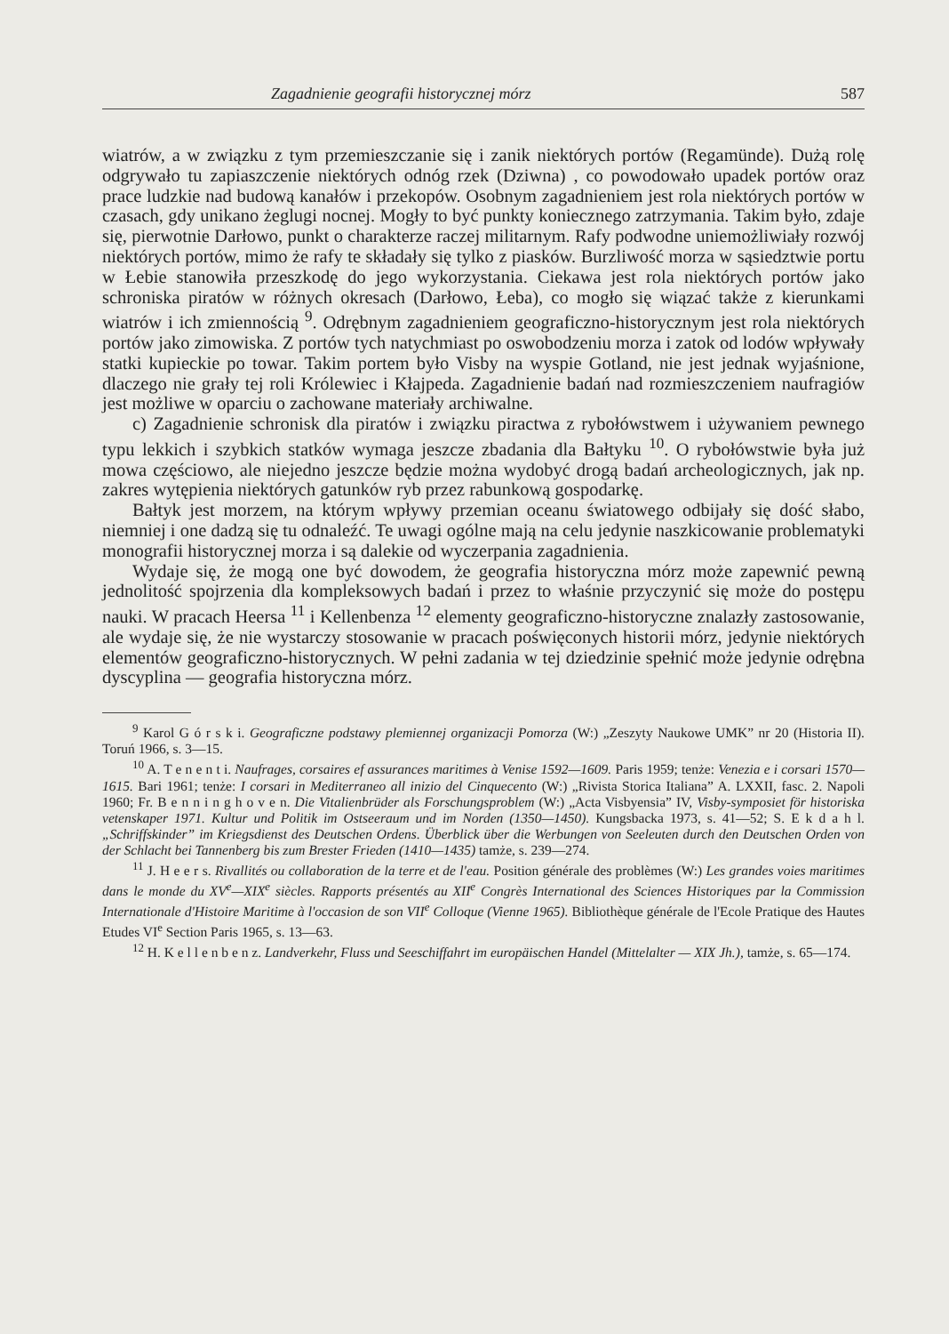Zagadnienie geografii historycznej mórz 587
wiatrów, a w związku z tym przemieszczanie się i zanik niektórych portów (Regamünde). Dużą rolę odgrywało tu zapiaszczenie niektórych odnóg rzek (Dziwna) , co powodowało upadek portów oraz prace ludzkie nad budową kanałów i przekopów. Osobnym zagadnieniem jest rola niektórych portów w czasach, gdy unikano żeglugi nocnej. Mogły to być punkty koniecznego zatrzymania. Takim było, zdaje się, pierwotnie Darłowo, punkt o charakterze raczej militarnym. Rafy podwodne uniemożliwiały rozwój niektórych portów, mimo że rafy te składały się tylko z piasków. Burzliwość morza w sąsiedztwie portu w Łebie stanowiła przeszkodę do jego wykorzystania. Ciekawa jest rola niektórych portów jako schroniska piratów w różnych okresach (Darłowo, Łeba), co mogło się wiązać także z kierunkami wiatrów i ich zmiennością <sup>9</sup>. Odrębnym zagadnieniem geograficzno-historycznym jest rola niektórych portów jako zimowiska. Z portów tych natychmiast po oswobodzeniu morza i zatok od lodów wpływały statki kupieckie po towar. Takim portem było Visby na wyspie Gotland, nie jest jednak wyjaśnione, dlaczego nie grały tej roli Królewiec i Kłajpeda. Zagadnienie badań nad rozmieszczeniem naufragiów jest możliwe w oparciu o zachowane materiały archiwalne.
c) Zagadnienie schronisk dla piratów i związku piractwa z rybołówstwem i używaniem pewnego typu lekkich i szybkich statków wymaga jeszcze zbadania dla Bałtyku <sup>10</sup>. O rybołówstwie była już mowa częściowo, ale niejedno jeszcze będzie można wydobyć drogą badań archeologicznych, jak np. zakres wytępienia niektórych gatunków ryb przez rabunkową gospodarkę.
Bałtyk jest morzem, na którym wpływy przemian oceanu światowego odbijały się dość słabo, niemniej i one dadzą się tu odnaleźć. Te uwagi ogólne mają na celu jedynie naszkicowanie problematyki monografii historycznej morza i są dalekie od wyczerpania zagadnienia.
Wydaje się, że mogą one być dowodem, że geografia historyczna mórz może zapewnić pewną jednolitość spojrzenia dla kompleksowych badań i przez to właśnie przyczynić się może do postępu nauki. W pracach Heersa <sup>11</sup> i Kellenbenza <sup>12</sup> elementy geograficzno-historyczne znalazły zastosowanie, ale wydaje się, że nie wystarczy stosowanie w pracach poświęconych historii mórz, jedynie niektórych elementów geograficzno-historycznych. W pełni zadania w tej dziedzinie spełnić może jedynie odrębna dyscyplina — geografia historyczna mórz.
<sup>9</sup> Karol G ó r s k i. Geograficzne podstawy plemiennej organizacji Pomorza (W:) „Zeszyty Naukowe UMK” nr 20 (Historia II). Toruń 1966, s. 3—15.
<sup>10</sup> A. T e n e n t i. Naufrages, corsaires ef assurances maritimes à Venise 1592—1609. Paris 1959; tenże: Venezia e i corsari 1570—1615. Bari 1961; tenże: I corsari in Mediterraneo all inizio del Cinquecento (W:) „Rivista Storica Italiana” A. LXXII, fasc. 2. Napoli 1960; Fr. B e n n i n g h o v e n. Die Vitalienbrüder als Forschungsproblem (W:) „Acta Visbyensia” IV, Visby-symposiet för historiska vetenskaper 1971. Kultur und Politik im Ostseeraum und im Norden (1350—1450). Kungsbacka 1973, s. 41—52; S. E k d a h l. „Schriffskinder” im Kriegsdienst des Deutschen Ordens. Überblick über die Werbungen von Seeleuten durch den Deutschen Orden von der Schlacht bei Tannenberg bis zum Brester Frieden (1410—1435) tamże, s. 239—274.
<sup>11</sup> J. H e e r s. Rivallités ou collaboration de la terre et de l'eau. Position générale des problèmes (W:) Les grandes voies maritimes dans le monde du XV<sup>e</sup>—XIX<sup>e</sup> siècles. Rapports présentés au XII<sup>e</sup> Congrès International des Sciences Historiques par la Commission Internationale d'Histoire Maritime à l'occasion de son VII<sup>e</sup> Colloque (Vienne 1965). Bibliothèque générale de l'Ecole Pratique des Hautes Etudes VI<sup>e</sup> Section Paris 1965, s. 13—63.
<sup>12</sup> H. K e l l e n b e n z. Landverkehr, Fluss und Seeschiffahrt im europäischen Handel (Mittelalter — XIX Jh.), tamże, s. 65—174.